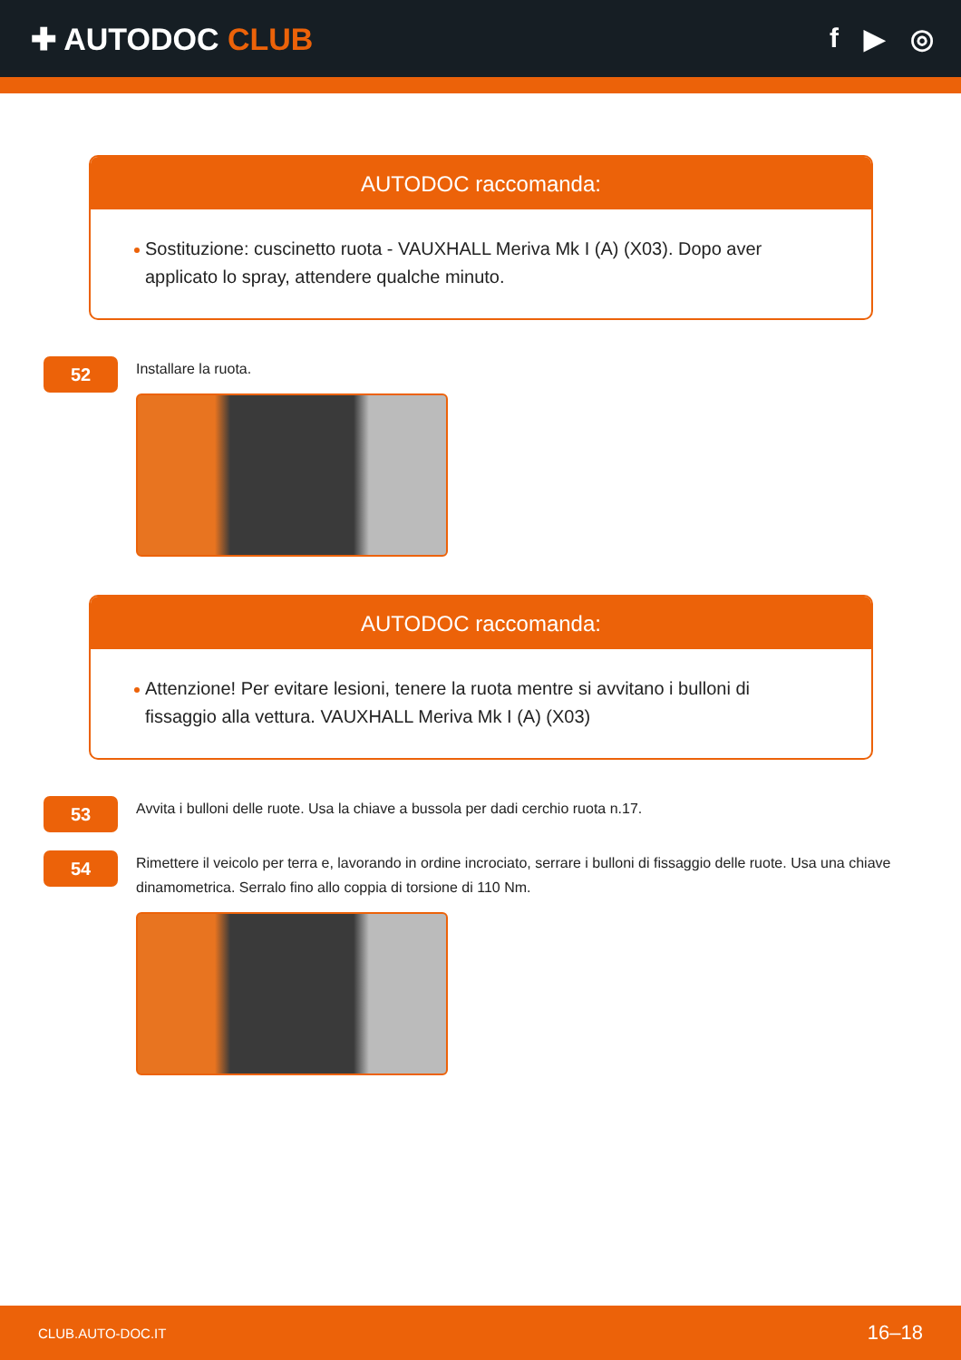✚ AUTODOC CLUB f ▶ ◎
AUTODOC raccomanda:
Sostituzione: cuscinetto ruota - VAUXHALL Meriva Mk I (A) (X03). Dopo aver applicato lo spray, attendere qualche minuto.
52
Installare la ruota.
AUTODOC raccomanda:
Attenzione! Per evitare lesioni, tenere la ruota mentre si avvitano i bulloni di fissaggio alla vettura. VAUXHALL Meriva Mk I (A) (X03)
53
Avvita i bulloni delle ruote. Usa la chiave a bussola per dadi cerchio ruota n.17.
54
Rimettere il veicolo per terra e, lavorando in ordine incrociato, serrare i bulloni di fissaggio delle ruote. Usa una chiave dinamometrica. Serralo fino allo coppia di torsione di 110 Nm.
CLUB.AUTO-DOC.IT 16–18